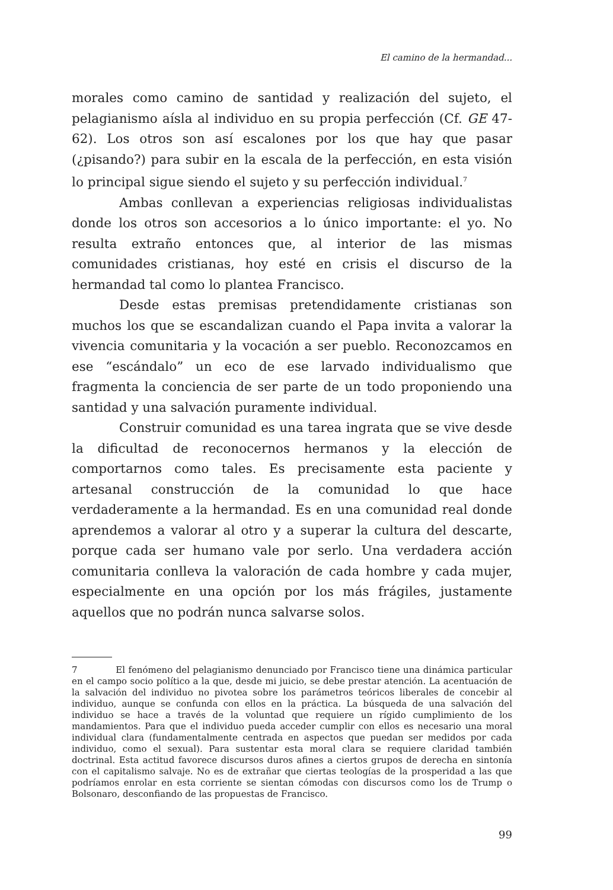El camino de la hermandad...
morales como camino de santidad y realización del sujeto, el pelagianismo aísla al individuo en su propia perfección (Cf. GE 47-62). Los otros son así escalones por los que hay que pasar (¿pisando?) para subir en la escala de la perfección, en esta visión lo principal sigue siendo el sujeto y su perfección individual.<sup>7</sup>
Ambas conllevan a experiencias religiosas individualistas donde los otros son accesorios a lo único importante: el yo. No resulta extraño entonces que, al interior de las mismas comunidades cristianas, hoy esté en crisis el discurso de la hermandad tal como lo plantea Francisco.
Desde estas premisas pretendidamente cristianas son muchos los que se escandalizan cuando el Papa invita a valorar la vivencia comunitaria y la vocación a ser pueblo. Reconozcamos en ese “escándalo” un eco de ese larvado individualismo que fragmenta la conciencia de ser parte de un todo proponiendo una santidad y una salvación puramente individual.
Construir comunidad es una tarea ingrata que se vive desde la dificultad de reconocernos hermanos y la elección de comportarnos como tales. Es precisamente esta paciente y artesanal construcción de la comunidad lo que hace verdaderamente a la hermandad. Es en una comunidad real donde aprendemos a valorar al otro y a superar la cultura del descarte, porque cada ser humano vale por serlo. Una verdadera acción comunitaria conlleva la valoración de cada hombre y cada mujer, especialmente en una opción por los más frágiles, justamente aquellos que no podrán nunca salvarse solos.
7 El fenómeno del pelagianismo denunciado por Francisco tiene una dinámica particular en el campo socio político a la que, desde mi juicio, se debe prestar atención. La acentuación de la salvación del individuo no pivotea sobre los parámetros teóricos liberales de concebir al individuo, aunque se confunda con ellos en la práctica. La búsqueda de una salvación del individuo se hace a través de la voluntad que requiere un rígido cumplimiento de los mandamientos. Para que el individuo pueda acceder cumplir con ellos es necesario una moral individual clara (fundamentalmente centrada en aspectos que puedan ser medidos por cada individuo, como el sexual). Para sustentar esta moral clara se requiere claridad también doctrinal. Esta actitud favorece discursos duros afines a ciertos grupos de derecha en sintonía con el capitalismo salvaje. No es de extrañar que ciertas teologías de la prosperidad a las que podríamos enrolar en esta corriente se sientan cómodas con discursos como los de Trump o Bolsonaro, desconfiando de las propuestas de Francisco.
99